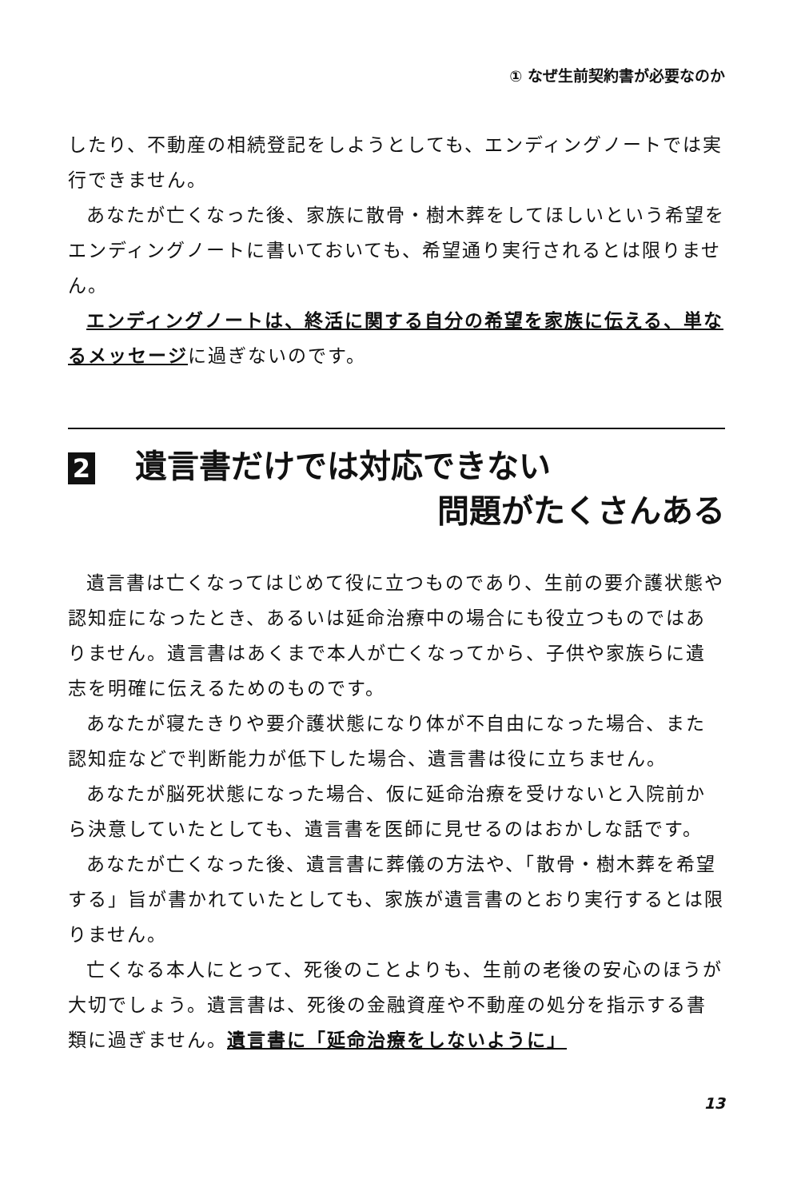① なぜ生前契約書が必要なのか
したり、不動産の相続登記をしようとしても、エンディングノートでは実行できません。
あなたが亡くなった後、家族に散骨・樹木葬をしてほしいという希望をエンディングノートに書いておいても、希望通り実行されるとは限りません。
エンディングノートは、終活に関する自分の希望を家族に伝える、単なるメッセージに過ぎないのです。
2 遺言書だけでは対応できない
問題がたくさんある
遺言書は亡くなってはじめて役に立つものであり、生前の要介護状態や認知症になったとき、あるいは延命治療中の場合にも役立つものではありません。遺言書はあくまで本人が亡くなってから、子供や家族らに遺志を明確に伝えるためのものです。
あなたが寝たきりや要介護状態になり体が不自由になった場合、また認知症などで判断能力が低下した場合、遺言書は役に立ちません。
あなたが脳死状態になった場合、仮に延命治療を受けないと入院前から決意していたとしても、遺言書を医師に見せるのはおかしな話です。
あなたが亡くなった後、遺言書に葬儀の方法や、「散骨・樹木葬を希望する」旨が書かれていたとしても、家族が遺言書のとおり実行するとは限りません。
亡くなる本人にとって、死後のことよりも、生前の老後の安心のほうが大切でしょう。遺言書は、死後の金融資産や不動産の処分を指示する書類に過ぎません。遺言書に「延命治療をしないように」
13